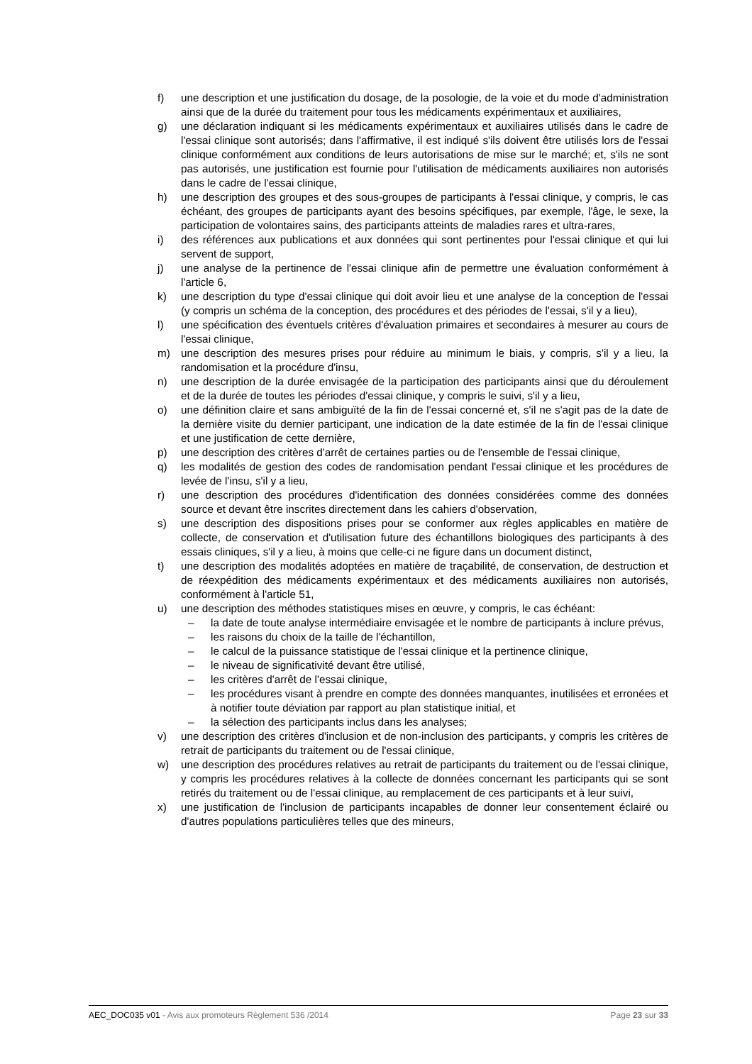f) une description et une justification du dosage, de la posologie, de la voie et du mode d'administration ainsi que de la durée du traitement pour tous les médicaments expérimentaux et auxiliaires,
g) une déclaration indiquant si les médicaments expérimentaux et auxiliaires utilisés dans le cadre de l'essai clinique sont autorisés; dans l'affirmative, il est indiqué s'ils doivent être utilisés lors de l'essai clinique conformément aux conditions de leurs autorisations de mise sur le marché; et, s'ils ne sont pas autorisés, une justification est fournie pour l'utilisation de médicaments auxiliaires non autorisés dans le cadre de l'essai clinique,
h) une description des groupes et des sous-groupes de participants à l'essai clinique, y compris, le cas échéant, des groupes de participants ayant des besoins spécifiques, par exemple, l'âge, le sexe, la participation de volontaires sains, des participants atteints de maladies rares et ultra-rares,
i) des références aux publications et aux données qui sont pertinentes pour l'essai clinique et qui lui servent de support,
j) une analyse de la pertinence de l'essai clinique afin de permettre une évaluation conformément à l'article 6,
k) une description du type d'essai clinique qui doit avoir lieu et une analyse de la conception de l'essai (y compris un schéma de la conception, des procédures et des périodes de l'essai, s'il y a lieu),
l) une spécification des éventuels critères d'évaluation primaires et secondaires à mesurer au cours de l'essai clinique,
m) une description des mesures prises pour réduire au minimum le biais, y compris, s'il y a lieu, la randomisation et la procédure d'insu,
n) une description de la durée envisagée de la participation des participants ainsi que du déroulement et de la durée de toutes les périodes d'essai clinique, y compris le suivi, s'il y a lieu,
o) une définition claire et sans ambiguïté de la fin de l'essai concerné et, s'il ne s'agit pas de la date de la dernière visite du dernier participant, une indication de la date estimée de la fin de l'essai clinique et une justification de cette dernière,
p) une description des critères d'arrêt de certaines parties ou de l'ensemble de l'essai clinique,
q) les modalités de gestion des codes de randomisation pendant l'essai clinique et les procédures de levée de l'insu, s'il y a lieu,
r) une description des procédures d'identification des données considérées comme des données source et devant être inscrites directement dans les cahiers d'observation,
s) une description des dispositions prises pour se conformer aux règles applicables en matière de collecte, de conservation et d'utilisation future des échantillons biologiques des participants à des essais cliniques, s'il y a lieu, à moins que celle-ci ne figure dans un document distinct,
t) une description des modalités adoptées en matière de traçabilité, de conservation, de destruction et de réexpédition des médicaments expérimentaux et des médicaments auxiliaires non autorisés, conformément à l'article 51,
u) une description des méthodes statistiques mises en œuvre, y compris, le cas échéant:
– la date de toute analyse intermédiaire envisagée et le nombre de participants à inclure prévus,
– les raisons du choix de la taille de l'échantillon,
– le calcul de la puissance statistique de l'essai clinique et la pertinence clinique,
– le niveau de significativité devant être utilisé,
– les critères d'arrêt de l'essai clinique,
– les procédures visant à prendre en compte des données manquantes, inutilisées et erronées et à notifier toute déviation par rapport au plan statistique initial, et
– la sélection des participants inclus dans les analyses;
v) une description des critères d'inclusion et de non-inclusion des participants, y compris les critères de retrait de participants du traitement ou de l'essai clinique,
w) une description des procédures relatives au retrait de participants du traitement ou de l'essai clinique, y compris les procédures relatives à la collecte de données concernant les participants qui se sont retirés du traitement ou de l'essai clinique, au remplacement de ces participants et à leur suivi,
x) une justification de l'inclusion de participants incapables de donner leur consentement éclairé ou d'autres populations particulières telles que des mineurs,
AEC_DOC035 v01 - Avis aux promoteurs Règlement 536 /2014 Page 23 sur 33